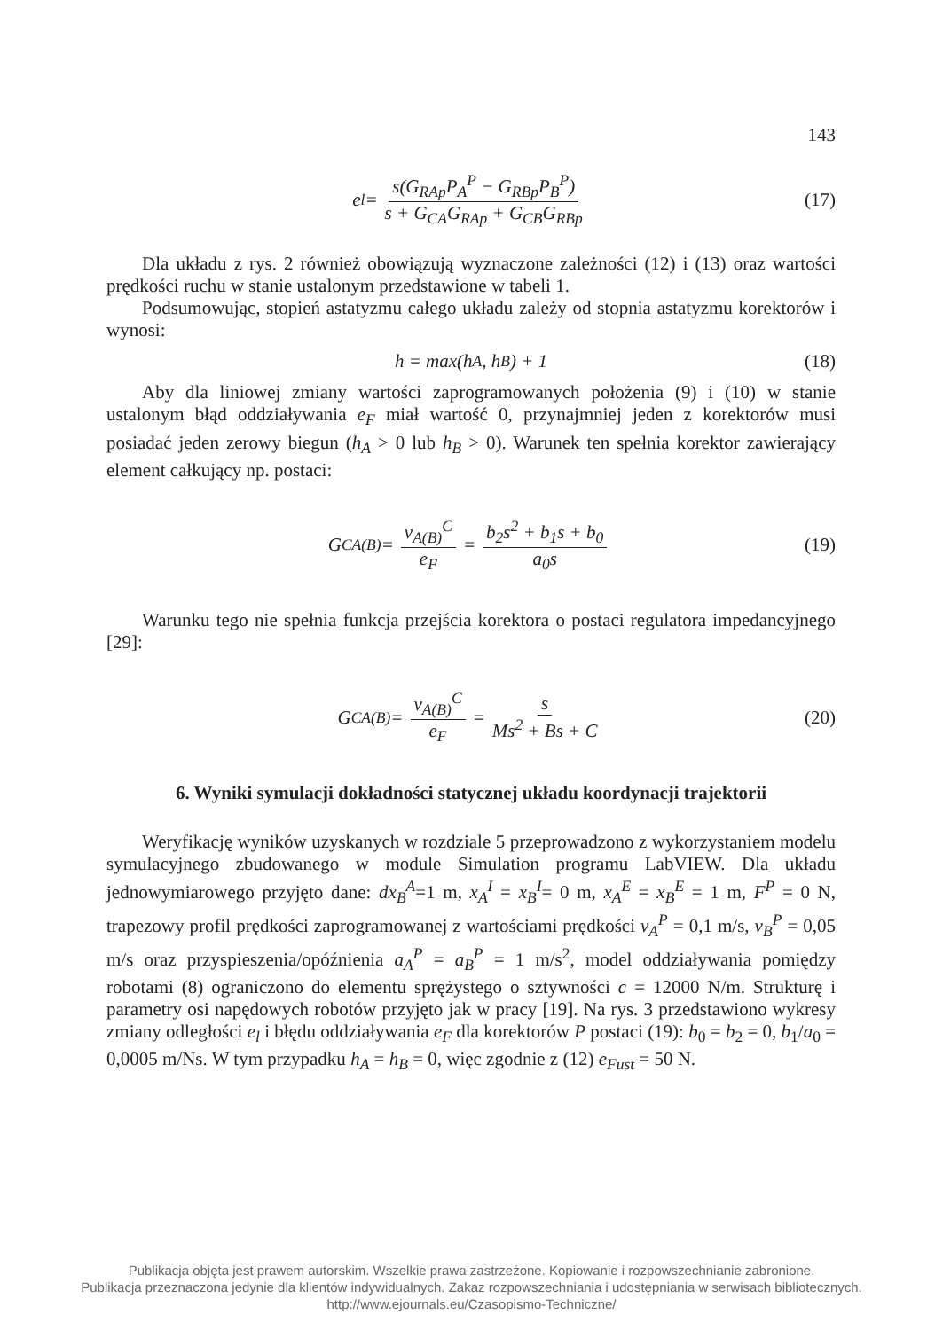143
e<sub>l</sub> = s(G<sub>RAp</sub>P<sub>A</sub><sup>P</sup> − G<sub>RBp</sub>P<sub>B</sub><sup>P</sup>) s + G<sub>CA</sub>G<sub>RAp</sub> + G<sub>CB</sub>G<sub>RBp</sub> (17)
Dla układu z rys. 2 również obowiązują wyznaczone zależności (12) i (13) oraz wartości prędkości ruchu w stanie ustalonym przedstawione w tabeli 1.
Podsumowując, stopień astatyzmu całego układu zależy od stopnia astatyzmu korektorów i wynosi:
h = max(h<sub>A</sub>, h<sub>B</sub>) + 1 (18)
Aby dla liniowej zmiany wartości zaprogramowanych położenia (9) i (10) w stanie ustalonym błąd oddziaływania e<sub>F</sub> miał wartość 0, przynajmniej jeden z korektorów musi posiadać jeden zerowy biegun (h<sub>A</sub> > 0 lub h<sub>B</sub> > 0). Warunek ten spełnia korektor zawierający element całkujący np. postaci:
G<sub>CA(B)</sub> = v<sub>A(B)</sub><sup>C</sup> e<sub>F</sub> = b<sub>2</sub>s<sup>2</sup> + b<sub>1</sub>s + b<sub>0</sub> a<sub>0</sub>s (19)
Warunku tego nie spełnia funkcja przejścia korektora o postaci regulatora impedancyjnego [29]:
G<sub>CA(B)</sub> = v<sub>A(B)</sub><sup>C</sup> e<sub>F</sub> = s Ms<sup>2</sup> + Bs + C (20)
6. Wyniki symulacji dokładności statycznej układu koordynacji trajektorii
Weryfikację wyników uzyskanych w rozdziale 5 przeprowadzono z wykorzystaniem modelu symulacyjnego zbudowanego w module Simulation programu LabVIEW. Dla układu jednowymiarowego przyjęto dane: dx<sub>B</sub><sup>A</sup>=1 m, x<sub>A</sub><sup>I</sup> = x<sub>B</sub><sup>I</sup>= 0 m, x<sub>A</sub><sup>E</sup> = x<sub>B</sub><sup>E</sup> = 1 m, F<sup>P</sup> = 0 N, trapezowy profil prędkości zaprogramowanej z wartościami prędkości v<sub>A</sub><sup>P</sup> = 0,1 m/s, v<sub>B</sub><sup>P</sup> = 0,05 m/s oraz przyspieszenia/opóźnienia a<sub>A</sub><sup>P</sup> = a<sub>B</sub><sup>P</sup> = 1 m/s<sup>2</sup>, model oddziaływania pomiędzy robotami (8) ograniczono do elementu sprężystego o sztywności c = 12000 N/m. Strukturę i parametry osi napędowych robotów przyjęto jak w pracy [19]. Na rys. 3 przedstawiono wykresy zmiany odległości e<sub>l</sub> i błędu oddziaływania e<sub>F</sub> dla korektorów P postaci (19): b<sub>0</sub> = b<sub>2</sub> = 0, b<sub>1</sub>/a<sub>0</sub> = 0,0005 m/Ns. W tym przypadku h<sub>A</sub> = h<sub>B</sub> = 0, więc zgodnie z (12) e<sub>Fust</sub> = 50 N.
Publikacja objęta jest prawem autorskim. Wszelkie prawa zastrzeżone. Kopiowanie i rozpowszechnianie zabronione.
Publikacja przeznaczona jedynie dla klientów indywidualnych. Zakaz rozpowszechniania i udostępniania w serwisach bibliotecznych.
http://www.ejournals.eu/Czasopismo-Techniczne/